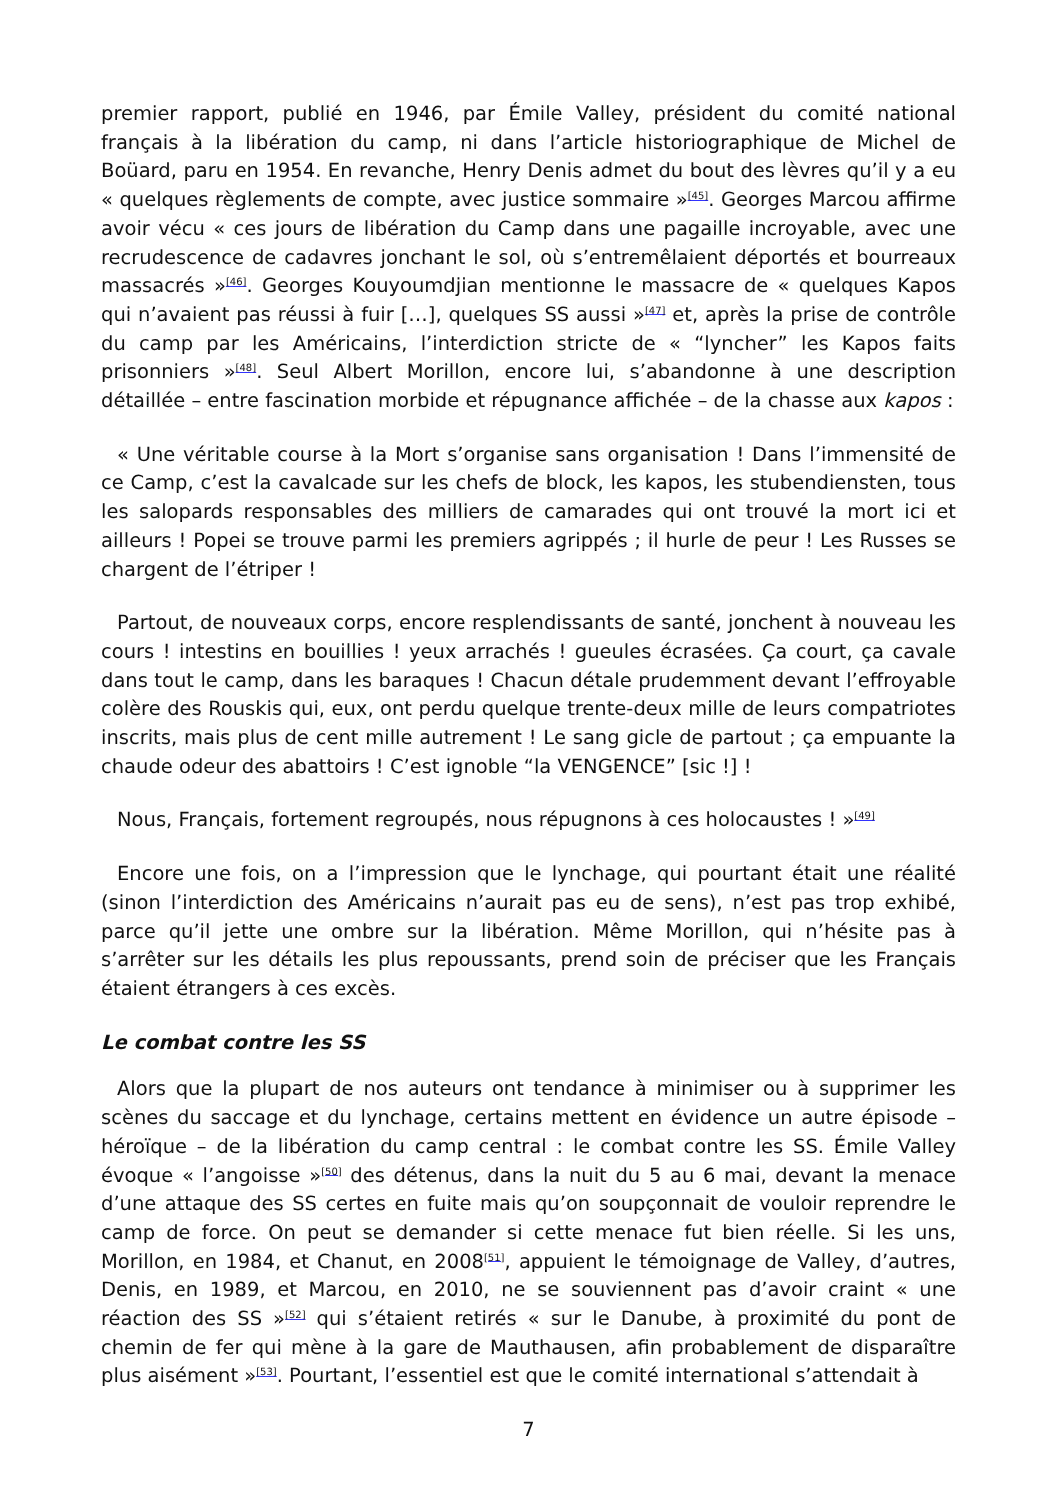premier rapport, publié en 1946, par Émile Valley, président du comité national français à la libération du camp, ni dans l’article historiographique de Michel de Boüard, paru en 1954. En revanche, Henry Denis admet du bout des lèvres qu’il y a eu « quelques règlements de compte, avec justice sommaire »<sup>[45]</sup>. Georges Marcou affirme avoir vécu « ces jours de libération du Camp dans une pagaille incroyable, avec une recrudescence de cadavres jonchant le sol, où s’entremêlaient déportés et bourreaux massacrés »<sup>[46]</sup>. Georges Kouyoumdjian mentionne le massacre de « quelques Kapos qui n’avaient pas réussi à fuir […], quelques SS aussi »<sup>[47]</sup> et, après la prise de contrôle du camp par les Américains, l’interdiction stricte de « “lyncher” les Kapos faits prisonniers »<sup>[48]</sup>. Seul Albert Morillon, encore lui, s’abandonne à une description détaillée – entre fascination morbide et répugnance affichée – de la chasse aux kapos :
« Une véritable course à la Mort s’organise sans organisation ! Dans l’immensité de ce Camp, c’est la cavalcade sur les chefs de block, les kapos, les stubendiensten, tous les salopards responsables des milliers de camarades qui ont trouvé la mort ici et ailleurs ! Popei se trouve parmi les premiers agrippés ; il hurle de peur ! Les Russes se chargent de l’étriper !
Partout, de nouveaux corps, encore resplendissants de santé, jonchent à nouveau les cours ! intestins en bouillies ! yeux arrachés ! gueules écrasées. Ça court, ça cavale dans tout le camp, dans les baraques ! Chacun détale prudemment devant l’effroyable colère des Rouskis qui, eux, ont perdu quelque trente-deux mille de leurs compatriotes inscrits, mais plus de cent mille autrement ! Le sang gicle de partout ; ça empuante la chaude odeur des abattoirs ! C’est ignoble “la VENGENCE” [sic !] !
Nous, Français, fortement regroupés, nous répugnons à ces holocaustes ! »<sup>[49]</sup>
Encore une fois, on a l’impression que le lynchage, qui pourtant était une réalité (sinon l’interdiction des Américains n’aurait pas eu de sens), n’est pas trop exhibé, parce qu’il jette une ombre sur la libération. Même Morillon, qui n’hésite pas à s’arrêter sur les détails les plus repoussants, prend soin de préciser que les Français étaient étrangers à ces excès.
Le combat contre les SS
Alors que la plupart de nos auteurs ont tendance à minimiser ou à supprimer les scènes du saccage et du lynchage, certains mettent en évidence un autre épisode – héroïque – de la libération du camp central : le combat contre les SS. Émile Valley évoque « l’angoisse »<sup>[50]</sup> des détenus, dans la nuit du 5 au 6 mai, devant la menace d’une attaque des SS certes en fuite mais qu’on soupçonnait de vouloir reprendre le camp de force. On peut se demander si cette menace fut bien réelle. Si les uns, Morillon, en 1984, et Chanut, en 2008<sup>[51]</sup>, appuient le témoignage de Valley, d’autres, Denis, en 1989, et Marcou, en 2010, ne se souviennent pas d’avoir craint « une réaction des SS »<sup>[52]</sup> qui s’étaient retirés « sur le Danube, à proximité du pont de chemin de fer qui mène à la gare de Mauthausen, afin probablement de disparaître plus aisément »<sup>[53]</sup>. Pourtant, l’essentiel est que le comité international s’attendait à
7